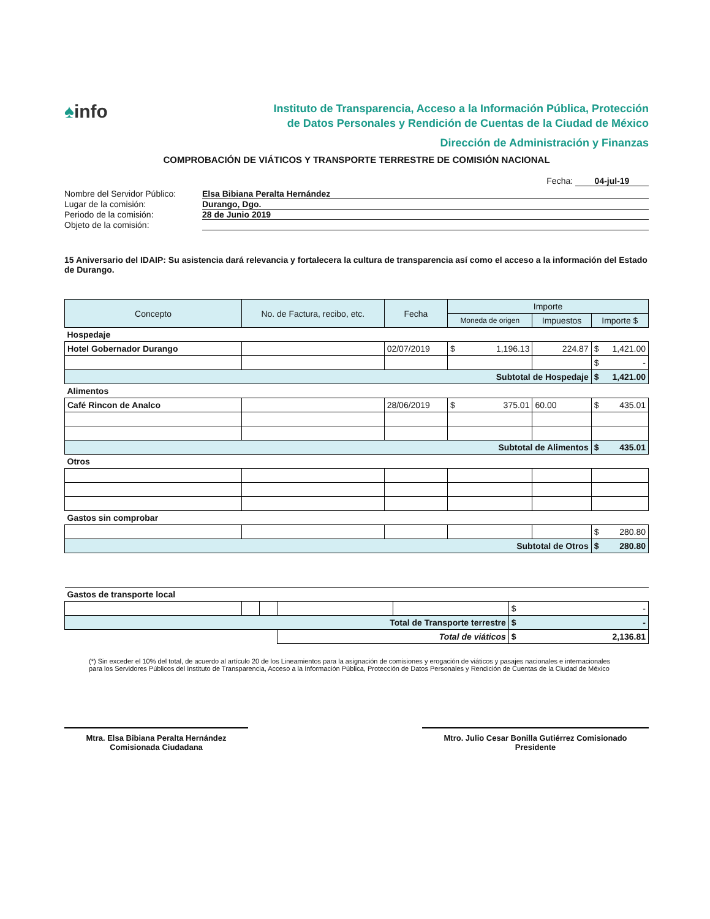♠info
Instituto de Transparencia, Acceso a la Información Pública, Protección
de Datos Personales y Rendición de Cuentas de la Ciudad de México
Dirección de Administración y Finanzas
COMPROBACIÓN DE VIÁTICOS Y TRANSPORTE TERRESTRE DE COMISIÓN NACIONAL
Fecha: 04-jul-19
Nombre del Servidor Público:
Elsa Bibiana Peralta Hernández
Lugar de la comisión:
Durango, Dgo.
Periodo de la comisión:
28 de Junio 2019
Objeto de la comisión:
15 Aniversario del IDAIP: Su asistencia dará relevancia y fortalecera la cultura de transparencia así como el acceso a la información del Estado de Durango.
| Concepto | No. de Factura, recibo, etc. | Fecha | Importe | | |
| --- | --- | --- | --- | --- | --- |
| | | | Moneda de origen | Impuestos | Importe $ |
| Hospedaje | | | | | |
| Hotel Gobernador Durango | | 02/07/2019 | $ 1,196.13 | 224.87 | $ 1,421.00 |
| | | | | | $ - |
| Subtotal de Hospedaje | | | | | $ 1,421.00 |
| Alimentos | | | | | |
| Café Rincon de Analco | | 28/06/2019 | $ 375.01 | 60.00 | $ 435.01 |
| Subtotal de Alimentos | | | | | $ 435.01 |
| Otros | | | | | |
| Gastos sin comprobar | | | | | |
| | | | | | $ 280.80 |
| Subtotal de Otros | | | | | $ 280.80 |
| Gastos de transporte local | | | | | |
| | | | | | $ - |
| Total de Transporte terrestre | | | | | $ - |
| | | | Total de viáticos | | $ 2,136.81 |
(*) Sin exceder el 10% del total, de acuerdo al artículo 20 de los Lineamientos para la asignación de comisiones y erogación de viáticos y pasajes nacionales e internacionales para los Servidores Públicos del Instituto de Transparencia, Acceso a la Información Pública, Protección de Datos Personales y Rendición de Cuentas de la Ciudad de México
Mtra. Elsa Bibiana Peralta Hernández
Comisionada Ciudadana
Mtro. Julio Cesar Bonilla Gutiérrez Comisionado
Presidente